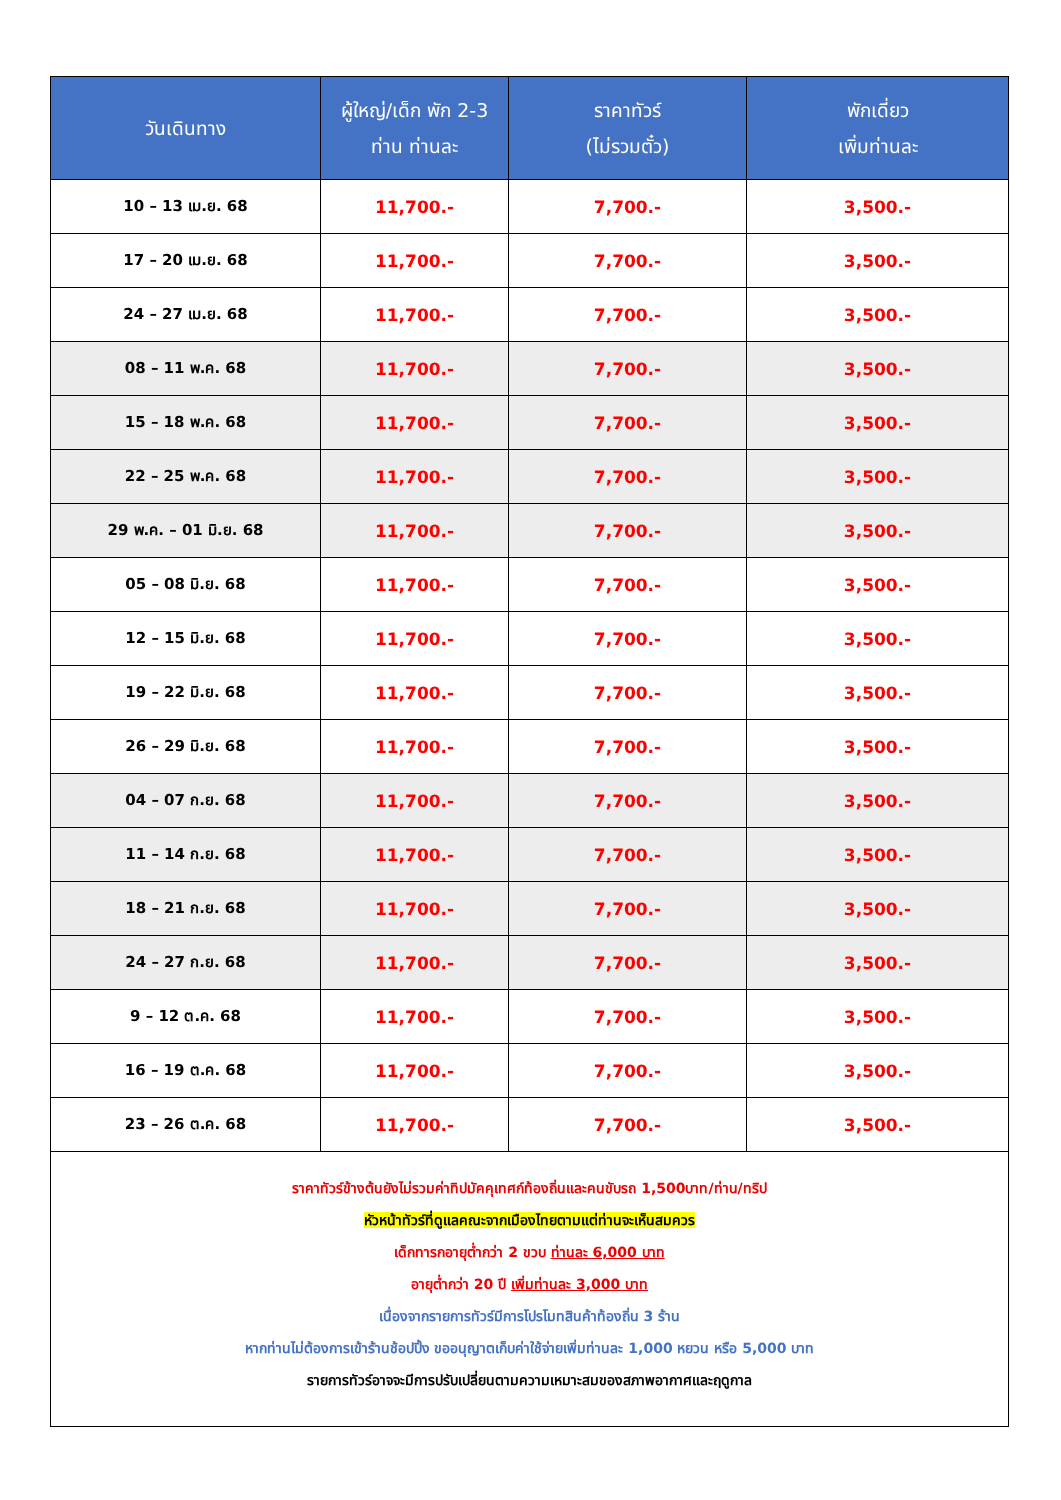| วันเดินทาง | ผู้ใหญ่/เด็ก พัก 2-3 ท่าน ท่านละ | ราคาทัวร์ (ไม่รวมตั๋ว) | พักเดี่ยว เพิ่มท่านละ |
| --- | --- | --- | --- |
| 10 – 13 เม.ย. 68 | 11,700.- | 7,700.- | 3,500.- |
| 17 – 20 เม.ย. 68 | 11,700.- | 7,700.- | 3,500.- |
| 24 – 27 เม.ย. 68 | 11,700.- | 7,700.- | 3,500.- |
| 08 – 11 พ.ค. 68 | 11,700.- | 7,700.- | 3,500.- |
| 15 – 18 พ.ค. 68 | 11,700.- | 7,700.- | 3,500.- |
| 22 – 25 พ.ค. 68 | 11,700.- | 7,700.- | 3,500.- |
| 29 พ.ค. – 01 มิ.ย. 68 | 11,700.- | 7,700.- | 3,500.- |
| 05 – 08 มิ.ย. 68 | 11,700.- | 7,700.- | 3,500.- |
| 12 – 15 มิ.ย. 68 | 11,700.- | 7,700.- | 3,500.- |
| 19 – 22 มิ.ย. 68 | 11,700.- | 7,700.- | 3,500.- |
| 26 – 29 มิ.ย. 68 | 11,700.- | 7,700.- | 3,500.- |
| 04 – 07 ก.ย. 68 | 11,700.- | 7,700.- | 3,500.- |
| 11 – 14 ก.ย. 68 | 11,700.- | 7,700.- | 3,500.- |
| 18 – 21 ก.ย. 68 | 11,700.- | 7,700.- | 3,500.- |
| 24 – 27 ก.ย. 68 | 11,700.- | 7,700.- | 3,500.- |
| 9 – 12 ต.ค. 68 | 11,700.- | 7,700.- | 3,500.- |
| 16 – 19 ต.ค. 68 | 11,700.- | 7,700.- | 3,500.- |
| 23 – 26 ต.ค. 68 | 11,700.- | 7,700.- | 3,500.- |
| ราคาทัวร์ข้างต้นยังไม่รวมค่าทิปมัคคุเทศก์ท้องถิ่นและคนขับรถ 1,500บาท/ท่าน/ทริป หัวหน้าทัวร์ที่ดูแลคณะจากเมืองไทยตามแต่ท่านจะเห็นสมควร เด็กทารกอายุต่ำกว่า 2 ขวบ ท่านละ 6,000 บาท อายุต่ำกว่า 20 ปี เพิ่มท่านละ 3,000 บาท เนื่องจากรายการทัวร์มีการโปรโมทสินค้าท้องถิ่น 3 ร้าน หากท่านไม่ต้องการเข้าร้านช้อปปิ้ง ขออนุญาตเก็บค่าใช้จ่ายเพิ่มท่านละ 1,000 หยวน หรือ 5,000 บาท รายการทัวร์อาจจะมีการปรับเปลี่ยนตามความเหมาะสมของสภาพอากาศและฤดูกาล | | | |